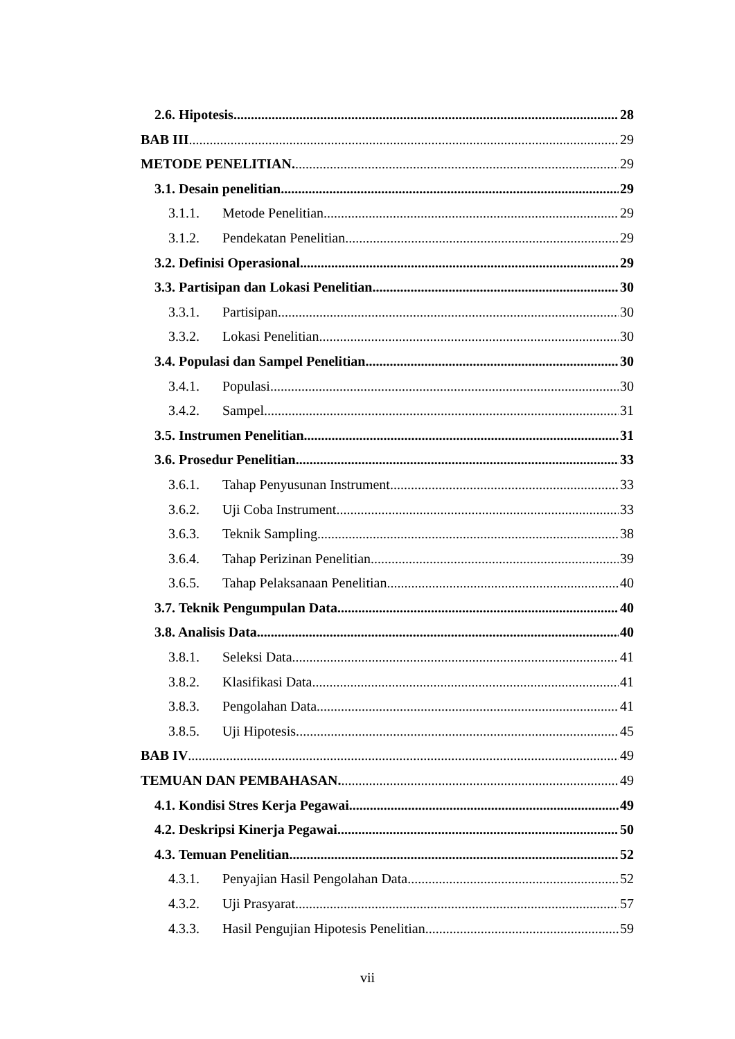2.6. Hipotesis 28
BAB III 29
METODE PENELITIAN. 29
3.1. Desain penelitian 29
3.1.1. Metode Penelitian. 29
3.1.2. Pendekatan Penelitian. 29
3.2. Definisi Operasional. 29
3.3. Partisipan dan Lokasi Penelitian. 30
3.3.1. Partisipan. 30
3.3.2. Lokasi Penelitian. 30
3.4. Populasi dan Sampel Penelitian 30
3.4.1. Populasi 30
3.4.2. Sampel 31
3.5. Instrumen Penelitian. 31
3.6. Prosedur Penelitian. 33
3.6.1. Tahap Penyusunan Instrument 33
3.6.2. Uji Coba Instrument 33
3.6.3. Teknik Sampling 38
3.6.4. Tahap Perizinan Penelitian. 39
3.6.5. Tahap Pelaksanaan Penelitian. 40
3.7. Teknik Pengumpulan Data. 40
3.8. Analisis Data. 40
3.8.1. Seleksi Data 41
3.8.2. Klasifikasi Data. 41
3.8.3. Pengolahan Data. 41
3.8.5. Uji Hipotesis. 45
BAB IV 49
TEMUAN DAN PEMBAHASAN. 49
4.1. Kondisi Stres Kerja Pegawai. 49
4.2. Deskripsi Kinerja Pegawai 50
4.3. Temuan Penelitian. 52
4.3.1. Penyajian Hasil Pengolahan Data. 52
4.3.2. Uji Prasyarat 57
4.3.3. Hasil Pengujian Hipotesis Penelitian. 59
vii